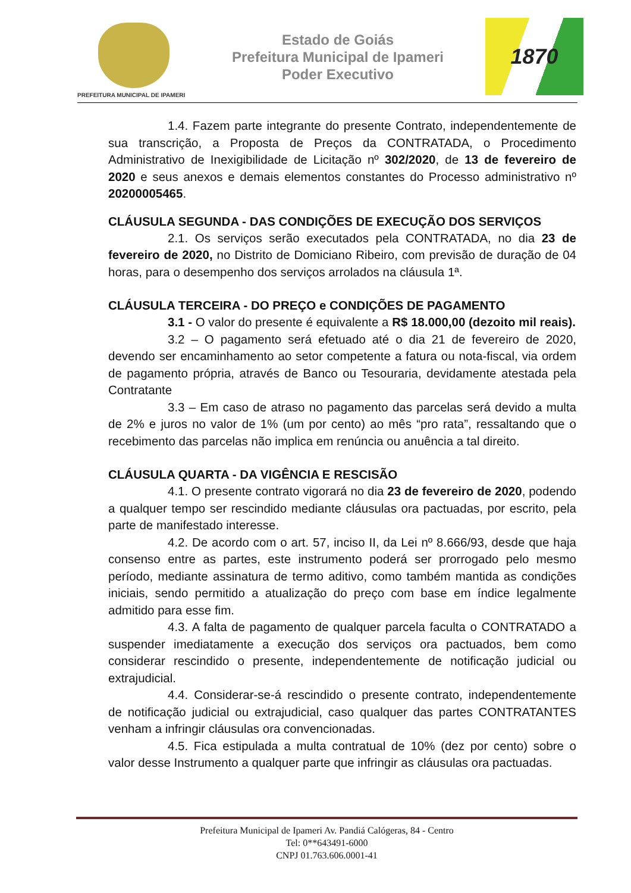PREFEITURA MUNICIPAL DE IPAMERI
Estado de Goiás
Prefeitura Municipal de Ipameri
Poder Executivo
1870
1.4. Fazem parte integrante do presente Contrato, independentemente de sua transcrição, a Proposta de Preços da CONTRATADA, o Procedimento Administrativo de Inexigibilidade de Licitação nº 302/2020, de 13 de fevereiro de 2020 e seus anexos e demais elementos constantes do Processo administrativo nº 20200005465.
CLÁUSULA SEGUNDA - DAS CONDIÇÕES DE EXECUÇÃO DOS SERVIÇOS
2.1. Os serviços serão executados pela CONTRATADA, no dia 23 de fevereiro de 2020, no Distrito de Domiciano Ribeiro, com previsão de duração de 04 horas, para o desempenho dos serviços arrolados na cláusula 1ª.
CLÁUSULA TERCEIRA - DO PREÇO e CONDIÇÕES DE PAGAMENTO
3.1 - O valor do presente é equivalente a R$ 18.000,00 (dezoito mil reais).
3.2 – O pagamento será efetuado até o dia 21 de fevereiro de 2020, devendo ser encaminhamento ao setor competente a fatura ou nota-fiscal, via ordem de pagamento própria, através de Banco ou Tesouraria, devidamente atestada pela Contratante
3.3 – Em caso de atraso no pagamento das parcelas será devido a multa de 2% e juros no valor de 1% (um por cento) ao mês “pro rata”, ressaltando que o recebimento das parcelas não implica em renúncia ou anuência a tal direito.
CLÁUSULA QUARTA - DA VIGÊNCIA E RESCISÃO
4.1. O presente contrato vigorará no dia 23 de fevereiro de 2020, podendo a qualquer tempo ser rescindido mediante cláusulas ora pactuadas, por escrito, pela parte de manifestado interesse.
4.2. De acordo com o art. 57, inciso II, da Lei nº 8.666/93, desde que haja consenso entre as partes, este instrumento poderá ser prorrogado pelo mesmo período, mediante assinatura de termo aditivo, como também mantida as condições iniciais, sendo permitido a atualização do preço com base em índice legalmente admitido para esse fim.
4.3. A falta de pagamento de qualquer parcela faculta o CONTRATADO a suspender imediatamente a execução dos serviços ora pactuados, bem como considerar rescindido o presente, independentemente de notificação judicial ou extrajudicial.
4.4. Considerar-se-á rescindido o presente contrato, independentemente de notificação judicial ou extrajudicial, caso qualquer das partes CONTRATANTES venham a infringir cláusulas ora convencionadas.
4.5. Fica estipulada a multa contratual de 10% (dez por cento) sobre o valor desse Instrumento a qualquer parte que infringir as cláusulas ora pactuadas.
Prefeitura Municipal de Ipameri Av. Pandiá Calógeras, 84 - Centro
Tel: 0**643491-6000
CNPJ 01.763.606.0001-41